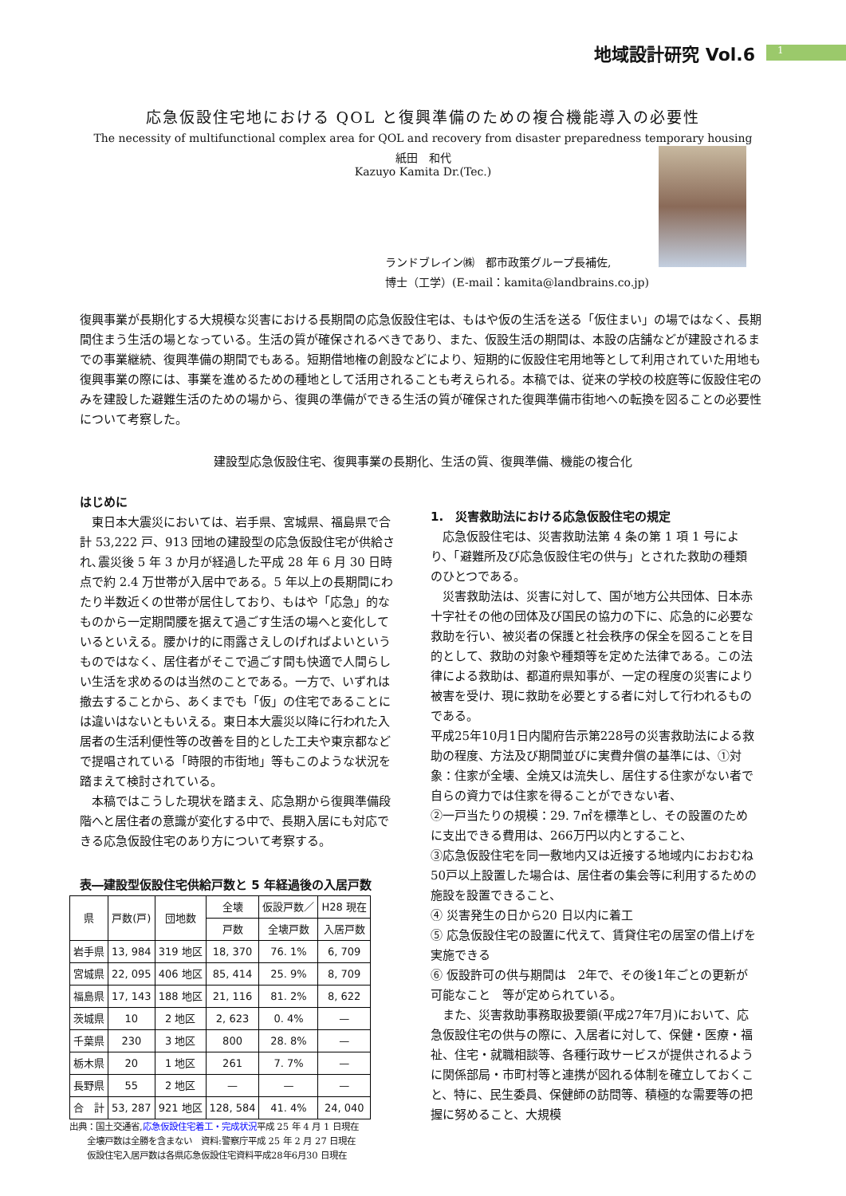地域設計研究 Vol.6 1
応急仮設住宅地における QOL と復興準備のための複合機能導入の必要性
The necessity of multifunctional complex area for QOL and recovery from disaster preparedness temporary housing
紙田　和代
Kazuyo Kamita Dr.(Tec.)
ランドブレイン㈱　都市政策グループ長補佐,
博士（工学）(E-mail：kamita@landbrains.co.jp)
復興事業が長期化する大規模な災害における長期間の応急仮設住宅は、もはや仮の生活を送る「仮住まい」の場ではなく、長期間住まう生活の場となっている。生活の質が確保されるべきであり、また、仮設生活の期間は、本設の店舗などが建設されるまでの事業継続、復興準備の期間でもある。短期借地権の創設などにより、短期的に仮設住宅用地等として利用されていた用地も復興事業の際には、事業を進めるための種地として活用されることも考えられる。本稿では、従来の学校の校庭等に仮設住宅のみを建設した避難生活のための場から、復興の準備ができる生活の質が確保された復興準備市街地への転換を図ることの必要性について考察した。
建設型応急仮設住宅、復興事業の長期化、生活の質、復興準備、機能の複合化
はじめに
　東日本大震災においては、岩手県、宮城県、福島県で合計 53,222 戸、913 団地の建設型の応急仮設住宅が供給され､震災後 5 年 3 か月が経過した平成 28 年 6 月 30 日時点で約 2.4 万世帯が入居中である。5 年以上の長期間にわたり半数近くの世帯が居住しており、もはや「応急」的なものから一定期間腰を据えて過ごす生活の場へと変化しているといえる。腰かけ的に雨露さえしのげればよいというものではなく、居住者がそこで過ごす間も快適で人間らしい生活を求めるのは当然のことである。一方で、いずれは撤去することから、あくまでも「仮」の住宅であることには違いはないともいえる。東日本大震災以降に行われた入居者の生活利便性等の改善を目的とした工夫や東京都などで提唱されている「時限的市街地」等もこのような状況を踏まえて検討されている。
　本稿ではこうした現状を踏まえ、応急期から復興準備段階へと居住者の意識が変化する中で、長期入居にも対応できる応急仮設住宅のあり方について考察する。
表―建設型仮設住宅供給戸数と 5 年経過後の入居戸数
| 県 | 戸数(戸) | 団地数 | 全壊 | 仮設戸数／ | H28 現在 |
| --- | --- | --- | --- | --- | --- |
| | | | 戸数 | 全壊戸数 | 入居戸数 |
| 岩手県 | 13, 984 | 319 地区 | 18, 370 | 76. 1% | 6, 709 |
| 宮城県 | 22, 095 | 406 地区 | 85, 414 | 25. 9% | 8, 709 |
| 福島県 | 17, 143 | 188 地区 | 21, 116 | 81. 2% | 8, 622 |
| 茨城県 | 10 | 2 地区 | 2, 623 | 0. 4% | — |
| 千葉県 | 230 | 3 地区 | 800 | 28. 8% | — |
| 栃木県 | 20 | 1 地区 | 261 | 7. 7% | — |
| 長野県 | 55 | 2 地区 | — | — | — |
| 合 計 | 53, 287 | 921 地区 | 128, 584 | 41. 4% | 24, 040 |
出典：国土交通省,応急仮設住宅着工・完成状況平成 25 年 4 月 1 日現在
　　全壊戸数は全勝を含まない　資料:警察庁平成 25 年 2 月 27 日現在
　　仮設住宅入居戸数は各県応急仮設住宅資料平成28年6月30 日現在
1.　災害救助法における応急仮設住宅の規定
　応急仮設住宅は、災害救助法第 4 条の第 1 項 1 号により、「避難所及び応急仮設住宅の供与」とされた救助の種類のひとつである。
　災害救助法は、災害に対して、国が地方公共団体、日本赤十字社その他の団体及び国民の協力の下に、応急的に必要な救助を行い、被災者の保護と社会秩序の保全を図ることを目的として、救助の対象や種類等を定めた法律である。この法律による救助は、都道府県知事が、一定の程度の災害により被害を受け、現に救助を必要とする者に対して行われるものである。
平成25年10月1日内閣府告示第228号の災害救助法による救助の程度、方法及び期間並びに実費弁償の基準には、①対象：住家が全壊、全焼又は流失し、居住する住家がない者で自らの資力では住家を得ることができない者、
②一戸当たりの規模：29. 7㎡を標準とし、その設置のために支出できる費用は、266万円以内とすること、
③応急仮設住宅を同一敷地内又は近接する地域内におおむね50戸以上設置した場合は、居住者の集会等に利用するための施設を設置できること、
④ 災害発生の日から20 日以内に着工
⑤ 応急仮設住宅の設置に代えて、賃貸住宅の居室の借上げを実施できる
⑥ 仮設許可の供与期間は　2年で、その後1年ごとの更新が可能なこと　等が定められている。
　また、災害救助事務取扱要領(平成27年7月)において、応急仮設住宅の供与の際に、入居者に対して、保健・医療・福祉、住宅・就職相談等、各種行政サービスが提供されるように関係部局・市町村等と連携が図れる体制を確立しておくこと、特に、民生委員、保健師の訪問等、積極的な需要等の把握に努めること、大規模